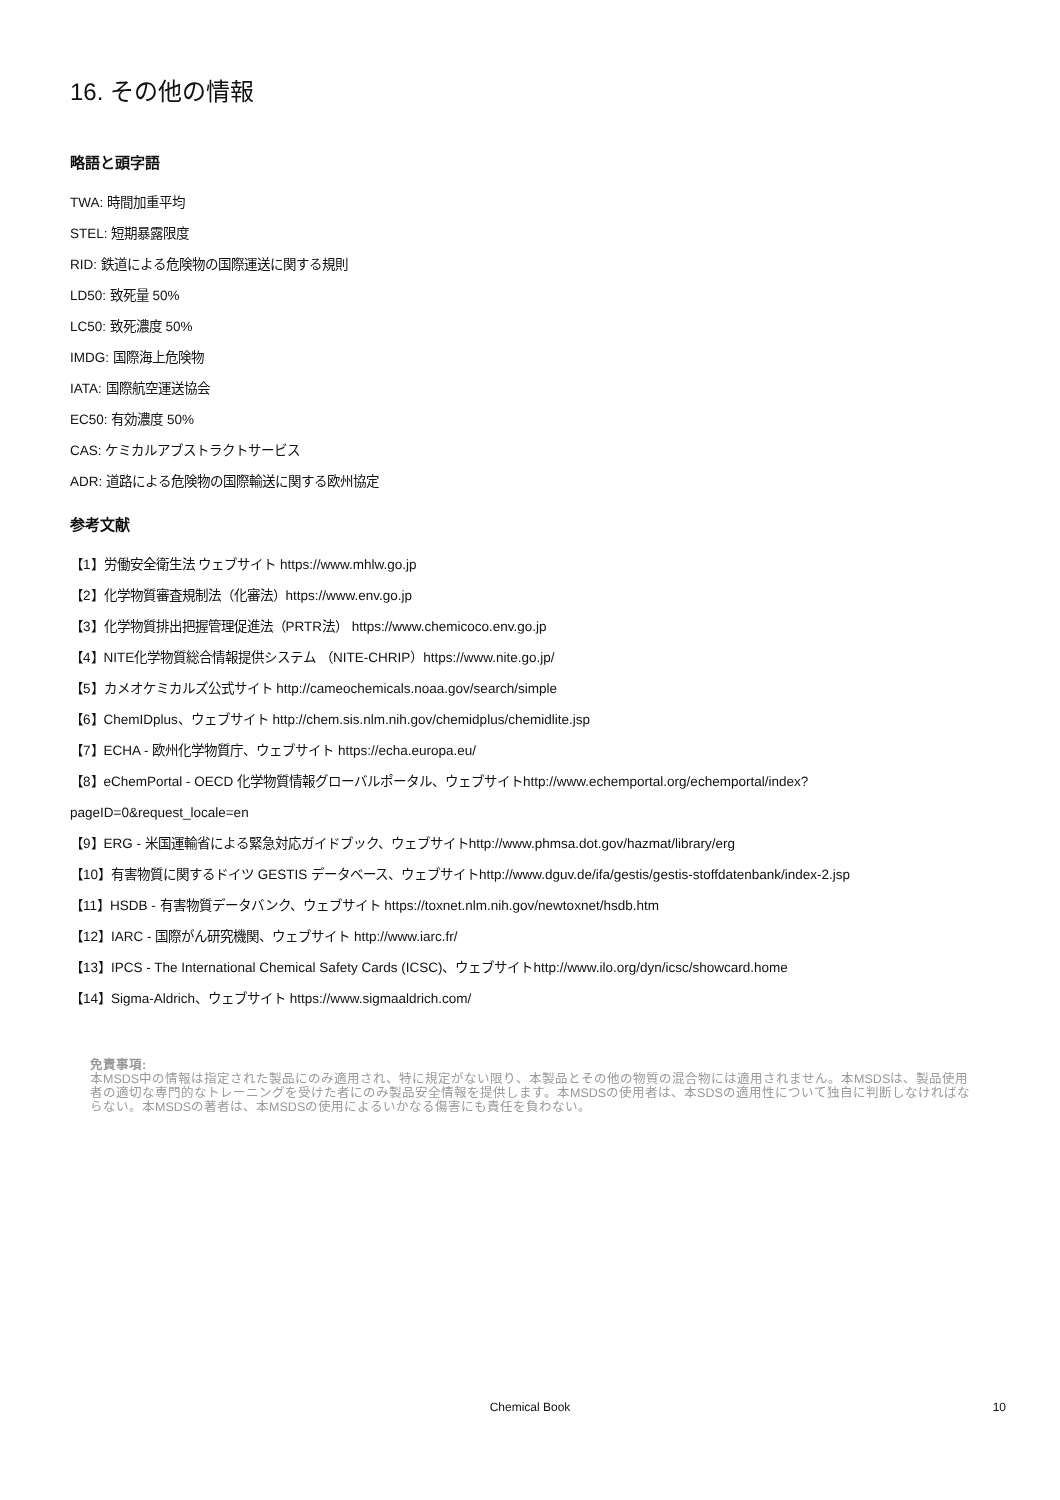16. その他の情報
略語と頭字語
TWA: 時間加重平均
STEL: 短期暴露限度
RID: 鉄道による危険物の国際運送に関する規則
LD50: 致死量 50%
LC50: 致死濃度 50%
IMDG: 国際海上危険物
IATA: 国際航空運送協会
EC50: 有効濃度 50%
CAS: ケミカルアブストラクトサービス
ADR: 道路による危険物の国際輸送に関する欧州協定
参考文献
【1】労働安全衛生法 ウェブサイト https://www.mhlw.go.jp
【2】化学物質審査規制法（化審法）https://www.env.go.jp
【3】化学物質排出把握管理促進法（PRTR法） https://www.chemicoco.env.go.jp
【4】NITE化学物質総合情報提供システム （NITE-CHRIP）https://www.nite.go.jp/
【5】カメオケミカルズ公式サイト http://cameochemicals.noaa.gov/search/simple
【6】ChemIDplus、ウェブサイト http://chem.sis.nlm.nih.gov/chemidplus/chemidlite.jsp
【7】ECHA - 欧州化学物質庁、ウェブサイト https://echa.europa.eu/
【8】eChemPortal - OECD 化学物質情報グローバルポータル、ウェブサイトhttp://www.echemportal.org/echemportal/index?
pageID=0&request_locale=en
【9】ERG - 米国運輸省による緊急対応ガイドブック、ウェブサイトhttp://www.phmsa.dot.gov/hazmat/library/erg
【10】有害物質に関するドイツ GESTIS データベース、ウェブサイトhttp://www.dguv.de/ifa/gestis/gestis-stoffdatenbank/index-2.jsp
【11】HSDB - 有害物質データバンク、ウェブサイト https://toxnet.nlm.nih.gov/newtoxnet/hsdb.htm
【12】IARC - 国際がん研究機関、ウェブサイト http://www.iarc.fr/
【13】IPCS - The International Chemical Safety Cards (ICSC)、ウェブサイトhttp://www.ilo.org/dyn/icsc/showcard.home
【14】Sigma-Aldrich、ウェブサイト https://www.sigmaaldrich.com/
免責事項:
本MSDS中の情報は指定された製品にのみ適用され、特に規定がない限り、本製品とその他の物質の混合物には適用されません。本MSDSは、製品使用者の適切な専門的なトレーニングを受けた者にのみ製品安全情報を提供します。本MSDSの使用者は、本SDSの適用性について独自に判断しなければならない。本MSDSの著者は、本MSDSの使用によるいかなる傷害にも責任を負わない。
Chemical Book
10